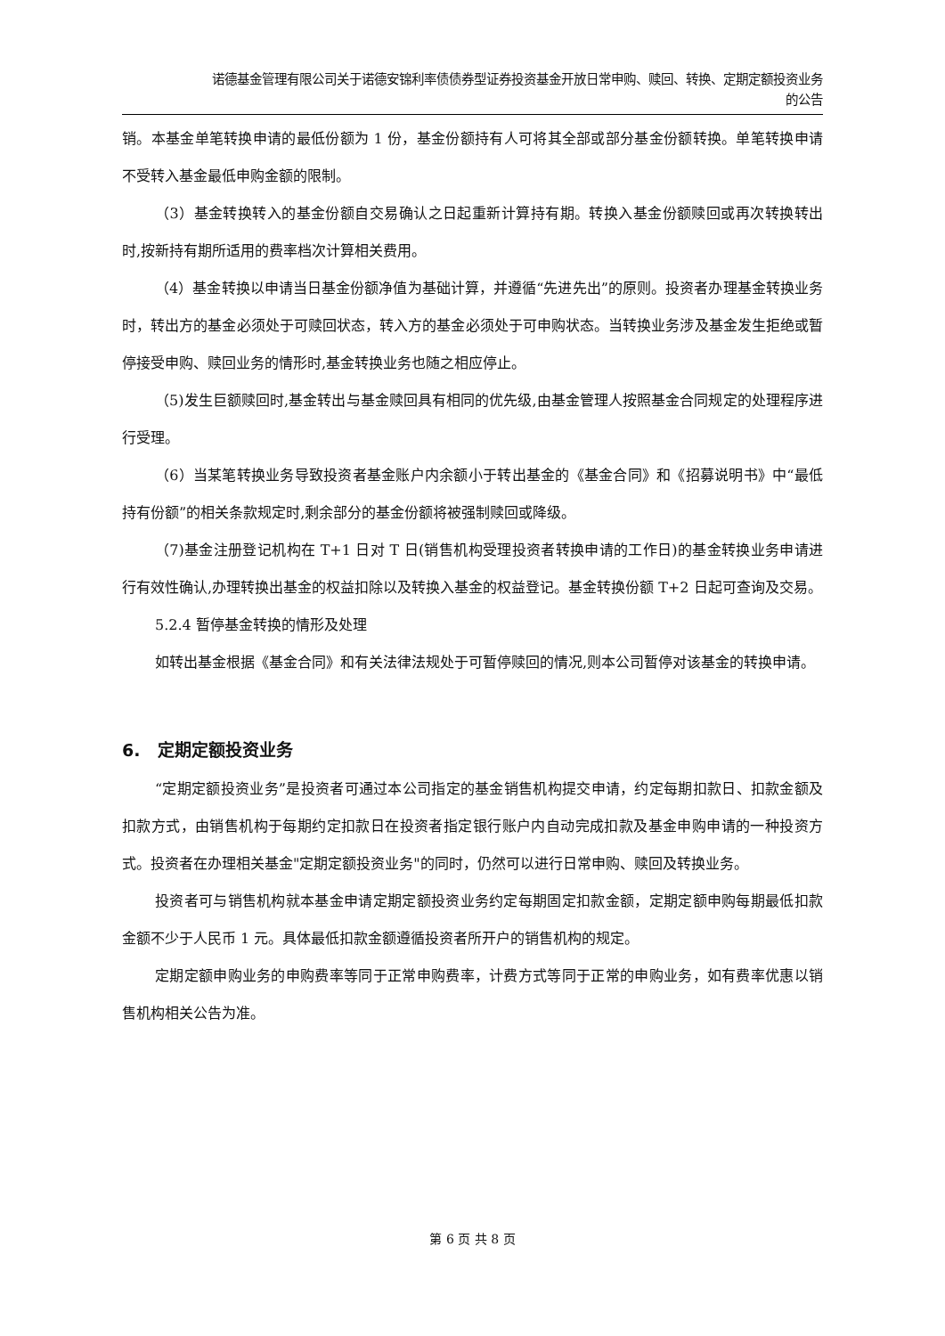诺德基金管理有限公司关于诺德安锦利率债债券型证券投资基金开放日常申购、赎回、转换、定期定额投资业务
的公告
销。本基金单笔转换申请的最低份额为 1 份，基金份额持有人可将其全部或部分基金份额转换。单笔转换申请不受转入基金最低申购金额的限制。
（3）基金转换转入的基金份额自交易确认之日起重新计算持有期。转换入基金份额赎回或再次转换转出时,按新持有期所适用的费率档次计算相关费用。
（4）基金转换以申请当日基金份额净值为基础计算，并遵循“先进先出”的原则。投资者办理基金转换业务时，转出方的基金必须处于可赎回状态，转入方的基金必须处于可申购状态。当转换业务涉及基金发生拒绝或暂停接受申购、赎回业务的情形时,基金转换业务也随之相应停止。
（5)发生巨额赎回时,基金转出与基金赎回具有相同的优先级,由基金管理人按照基金合同规定的处理程序进行受理。
（6）当某笔转换业务导致投资者基金账户内余额小于转出基金的《基金合同》和《招募说明书》中“最低持有份额”的相关条款规定时,剩余部分的基金份额将被强制赎回或降级。
（7)基金注册登记机构在 T+1 日对 T 日(销售机构受理投资者转换申请的工作日)的基金转换业务申请进行有效性确认,办理转换出基金的权益扣除以及转换入基金的权益登记。基金转换份额 T+2 日起可查询及交易。
5.2.4 暂停基金转换的情形及处理
如转出基金根据《基金合同》和有关法律法规处于可暂停赎回的情况,则本公司暂停对该基金的转换申请。
6. 定期定额投资业务
“定期定额投资业务”是投资者可通过本公司指定的基金销售机构提交申请，约定每期扣款日、扣款金额及扣款方式，由销售机构于每期约定扣款日在投资者指定银行账户内自动完成扣款及基金申购申请的一种投资方式。投资者在办理相关基金"定期定额投资业务"的同时，仍然可以进行日常申购、赎回及转换业务。
投资者可与销售机构就本基金申请定期定额投资业务约定每期固定扣款金额，定期定额申购每期最低扣款金额不少于人民币 1 元。具体最低扣款金额遵循投资者所开户的销售机构的规定。
定期定额申购业务的申购费率等同于正常申购费率，计费方式等同于正常的申购业务，如有费率优惠以销售机构相关公告为准。
第 6 页 共 8 页